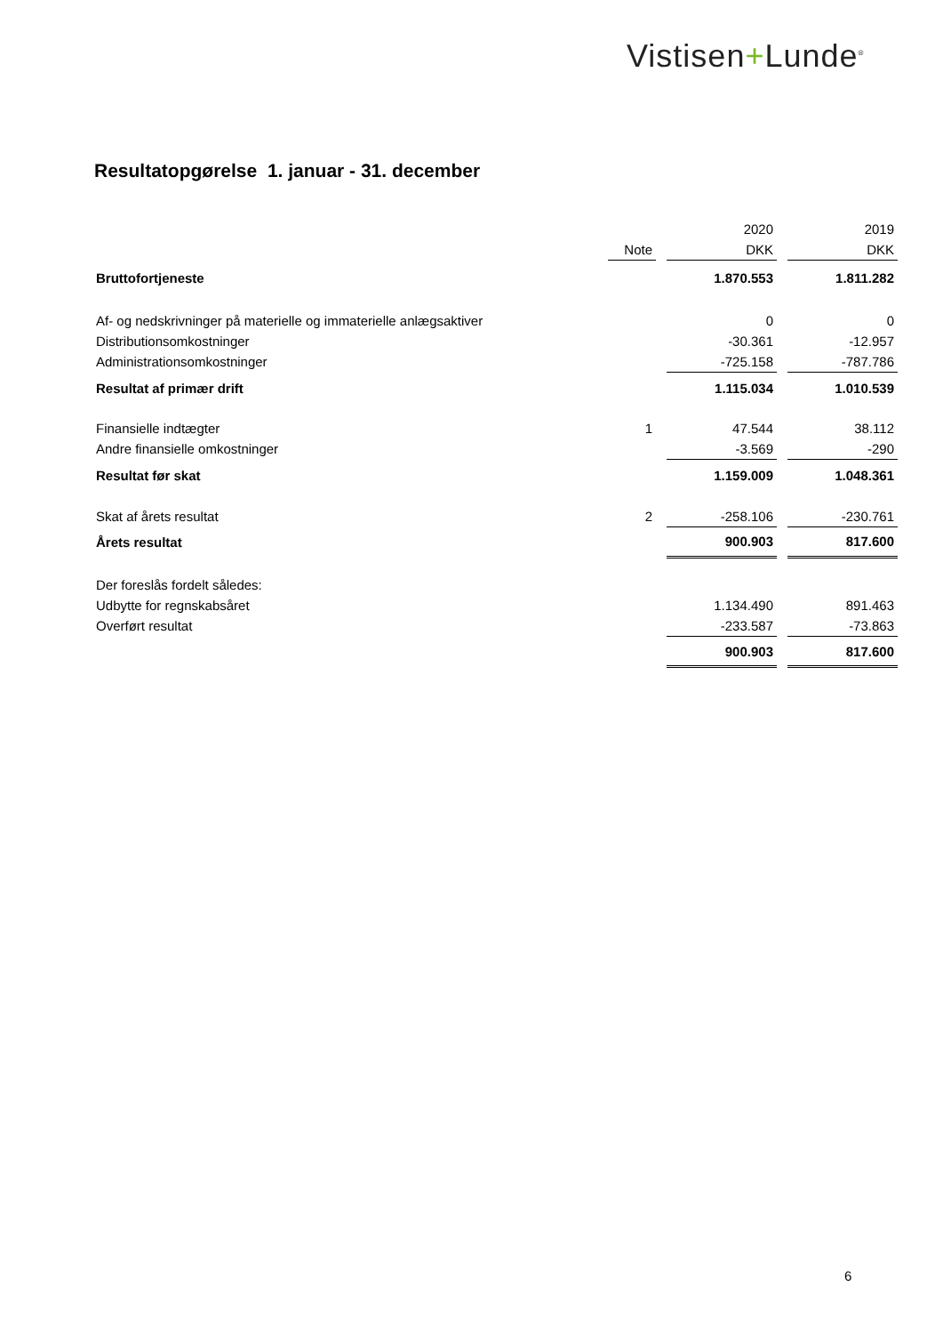Vistisen+Lunde<sup>®</sup>
Resultatopgørelse 1. januar - 31. december
| | | | | 2020 | | 2019 |
| | | Note | | DKK | | DKK |
| Bruttofortjeneste | | | | 1.870.553 | | 1.811.282 |
| Af- og nedskrivninger på materielle og immaterielle anlægsaktiver | | | | 0 | | 0 |
| Distributionsomkostninger | | | | -30.361 | | -12.957 |
| Administrationsomkostninger | | | | -725.158 | | -787.786 |
| Resultat af primær drift | | | | 1.115.034 | | 1.010.539 |
| Finansielle indtægter | | 1 | | 47.544 | | 38.112 |
| Andre finansielle omkostninger | | | | -3.569 | | -290 |
| Resultat før skat | | | | 1.159.009 | | 1.048.361 |
| Skat af årets resultat | | 2 | | -258.106 | | -230.761 |
| Årets resultat | | | | 900.903 | | 817.600 |
| Der foreslås fordelt således: | | | | | | |
| Udbytte for regnskabsåret | | | | 1.134.490 | | 891.463 |
| Overført resultat | | | | -233.587 | | -73.863 |
| | | | | 900.903 | | 817.600 |
6